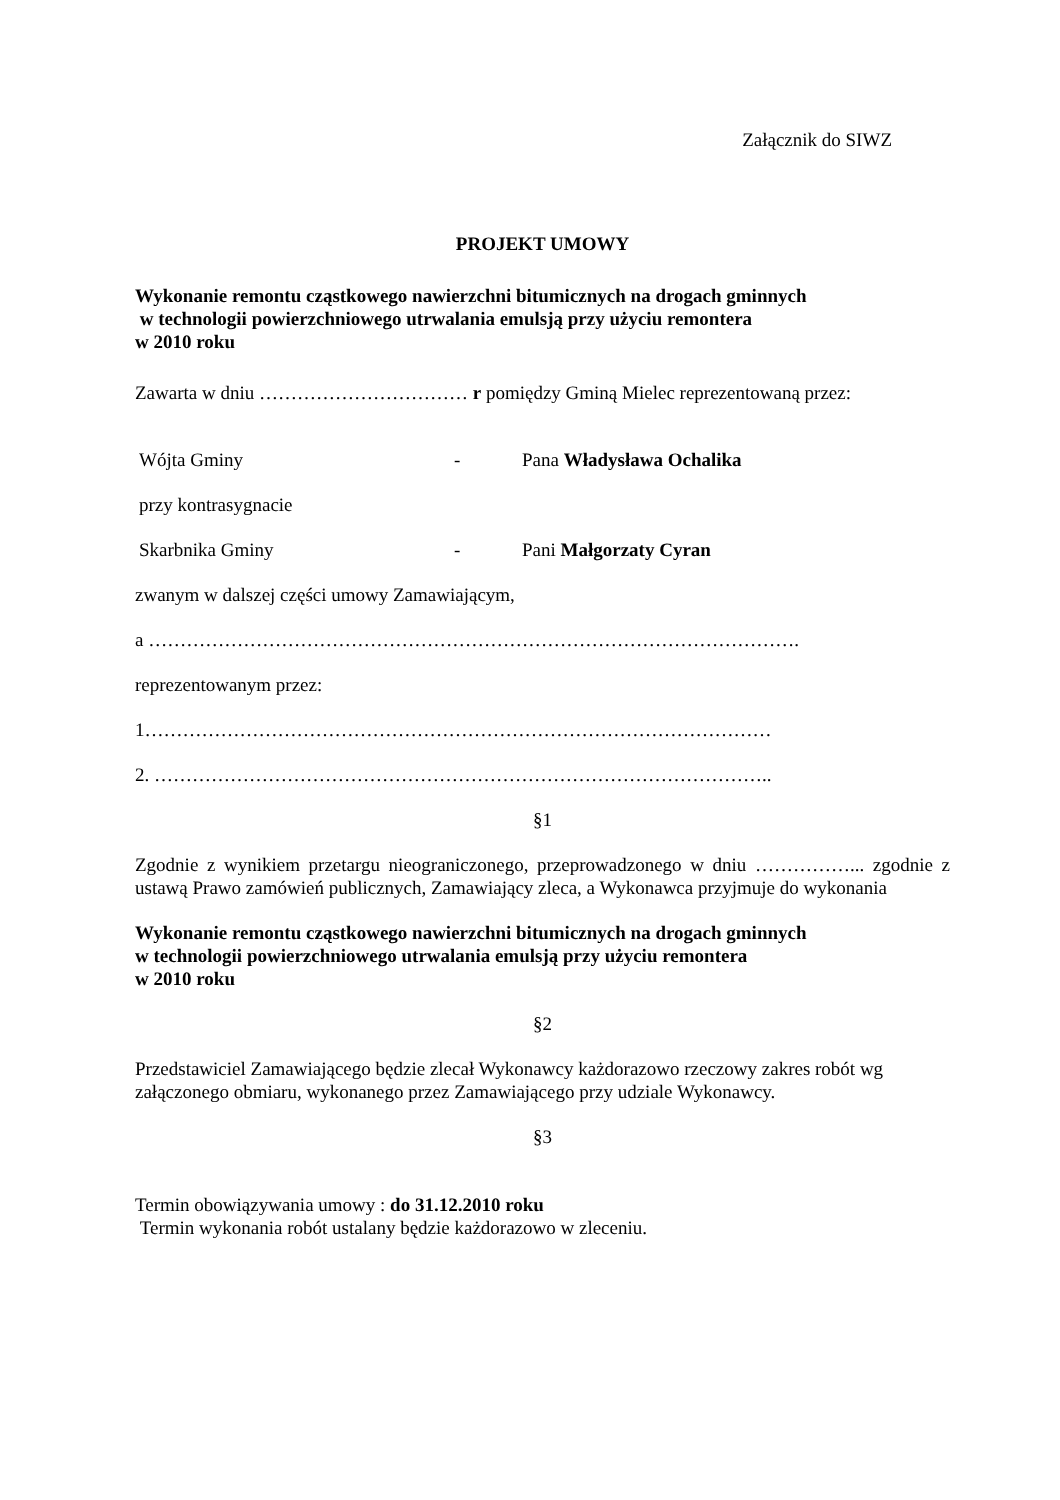Załącznik do SIWZ
PROJEKT UMOWY
Wykonanie remontu cząstkowego nawierzchni bitumicznych na drogach gminnych
w technologii powierzchniowego utrwalania emulsją przy użyciu remontera
w 2010 roku
Zawarta w dniu …………………………… r pomiędzy Gminą Mielec reprezentowaną przez:
Wójta Gminy - Pana Władysława Ochalika
przy kontrasygnacie
Skarbnika Gminy - Pani Małgorzaty Cyran
zwanym w dalszej części umowy Zamawiającym,
a ………………………………………………………………………………………….
reprezentowanym przez:
1………………………………………………………………………………………
2. ……………………………………………………………………………………..
§1
Zgodnie z wynikiem przetargu nieograniczonego, przeprowadzonego w dniu ……………... zgodnie z ustawą Prawo zamówień publicznych, Zamawiający zleca, a Wykonawca przyjmuje do wykonania
Wykonanie remontu cząstkowego nawierzchni bitumicznych na drogach gminnych
w technologii powierzchniowego utrwalania emulsją przy użyciu remontera
w 2010 roku
§2
Przedstawiciel Zamawiającego będzie zlecał Wykonawcy każdorazowo rzeczowy zakres robót wg załączonego obmiaru, wykonanego przez Zamawiającego przy udziale Wykonawcy.
§3
Termin obowiązywania umowy : do 31.12.2010 roku
Termin wykonania robót ustalany będzie każdorazowo w zleceniu.